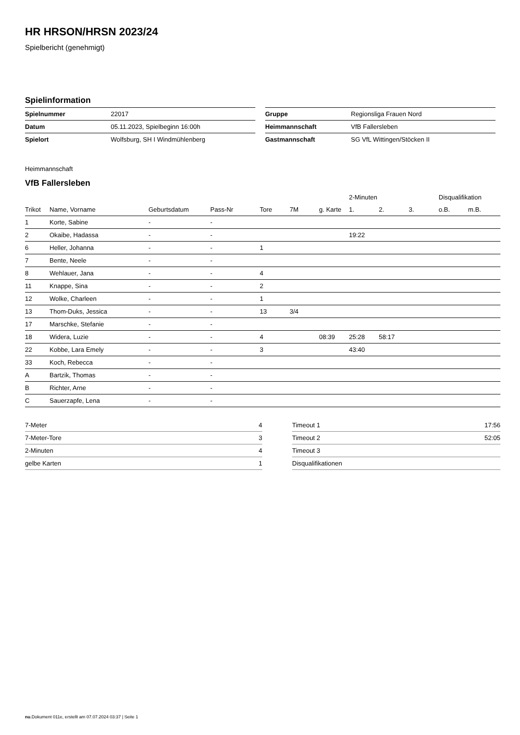HR HRSON/HRSN 2023/24
Spielbericht (genehmigt)
Spielinformation
| Spielnummer | 22017 |
| Datum | 05.11.2023, Spielbeginn 16:00h |
| Spielort | Wolfsburg, SH I Windmühlenberg |
| Gruppe | Regionsliga Frauen Nord |
| Heimmannschaft | VfB Fallersleben |
| Gastmannschaft | SG VfL Wittingen/Stöcken II |
Heimmannschaft
VfB Fallersleben
| | | | | | | | 2-Minuten | | | Disqualifikation | |
| --- | --- | --- | --- | --- | --- | --- | --- | --- | --- | --- | --- |
| Trikot | Name, Vorname | Geburtsdatum | Pass-Nr | Tore | 7M | g. Karte | 1. | 2. | 3. | o.B. | m.B. |
| 1 | Korte, Sabine | - | - | | | | | | | | |
| 2 | Okaibe, Hadassa | - | - | | | | 19:22 | | | | |
| 6 | Heller, Johanna | - | - | 1 | | | | | | | |
| 7 | Bente, Neele | - | - | | | | | | | | |
| 8 | Wehlauer, Jana | - | - | 4 | | | | | | | |
| 11 | Knappe, Sina | - | - | 2 | | | | | | | |
| 12 | Wolke, Charleen | - | - | 1 | | | | | | | |
| 13 | Thom-Duks, Jessica | - | - | 13 | 3/4 | | | | | | |
| 17 | Marschke, Stefanie | - | - | | | | | | | | |
| 18 | Widera, Luzie | - | - | 4 | | 08:39 | 25:28 | 58:17 | | | |
| 22 | Kobbe, Lara Emely | - | - | 3 | | | 43:40 | | | | |
| 33 | Koch, Rebecca | - | - | | | | | | | | |
| A | Bartzik, Thomas | - | - | | | | | | | | |
| B | Richter, Arne | - | - | | | | | | | | |
| C | Sauerzapfe, Lena | - | - | | | | | | | | |
| 7-Meter | 4 |
| 7-Meter-Tore | 3 |
| 2-Minuten | 4 |
| gelbe Karten | 1 |
| Timeout 1 | 17:56 |
| Timeout 2 | 52:05 |
| Timeout 3 | |
| Disqualifikationen | |
nu.Dokument 011e, erstellt am 07.07.2024 03:37 | Seite 1